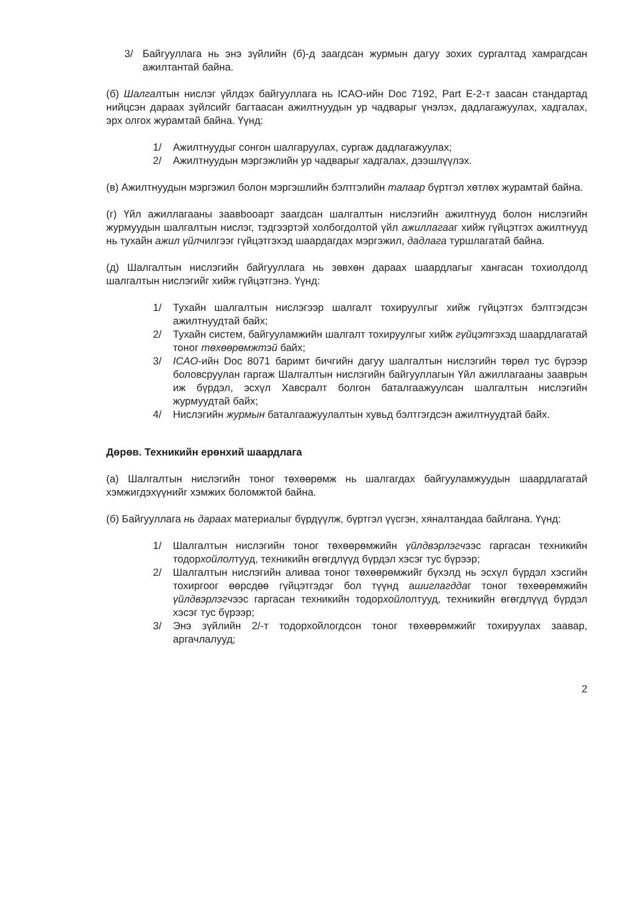3/ Байгууллага нь энэ зүйлийн (б)-д заагдсан журмын дагуу зохих сургалтад хамрагдсан ажилтантай байна.
(б) Шалгалтын нислэг үйлдэх байгууллага нь ICAO-ийн Doc 7192, Part E-2-т заасан стандартад нийцсэн дараах зүйлсийг багтаасан ажилтнуудын ур чадварыг үнэлэх, дадлагажуулах, хадгалах, эрх олгох журамтай байна. Үүнд:
1/ Ажилтнуудыг сонгон шалгаруулах, сургаж дадлагажуулах;
2/ Ажилтнуудын мэргэжлийн ур чадварыг хадгалах, дээшлүүлэх.
(в) Ажилтнуудын мэргэжил болон мэргэшлийн бэлтгэлийн талаар бүртгэл хөтлөх журамтай байна.
(г) Үйл ажиллагааны заавbooарт заагдсан шалгалтын нислэгийн ажилтнууд болон нислэгийн журмуудын шалгалтын нислэг, тэдгээртэй холбогдолтой үйл ажиллагааг хийж гүйцэтгэх ажилтнууд нь тухайн ажил үйлчилгээг гүйцэтгэхэд шаардагдах мэргэжил, дадлага туршлагатай байна.
(д) Шалгалтын нислэгийн байгууллага нь зөвхөн дараах шаардлагыг хангасан тохиолдолд шалгалтын нислэгийг хийж гүйцэтгэнэ. Үүнд:
1/ Тухайн шалгалтын нислэгээр шалгалт тохируулгыг хийж гүйцэтгэх бэлтгэгдсэн ажилтнуудтай байх;
2/ Тухайн систем, байгууламжийн шалгалт тохируулгыг хийж гүйцэтгэхэд шаардлагатай тоног төхөөрөмжтэй байх;
3/ ICAO-ийн Doc 8071 баримт бичгийн дагуу шалгалтын нислэгийн төрөл тус бүрээр боловсруулан гаргаж Шалгалтын нислэгийн байгууллагын Үйл ажиллагааны зааврын иж бүрдэл, эсхүл Хавсралт болгон баталгаажуулсан шалгалтын нислэгийн журмуудтай байх;
4/ Нислэгийн журмын баталгаажуулалтын хувьд бэлтгэгдсэн ажилтнуудтай байх.
Дөрөв. Техникийн ерөнхий шаардлага
(а) Шалгалтын нислэгийн тоног төхөөрөмж нь шалгагдах байгууламжуудын шаардлагатай хэмжигдэхүүнийг хэмжих боломжтой байна.
(б) Байгууллага нь дараах материалыг бүрдүүлж, бүртгэл үүсгэн, хяналтандаа байлгана. Үүнд:
1/ Шалгалтын нислэгийн тоног төхөөрөмжийн үйлдвэрлэгчээс гаргасан техникийн тодорхойлолтууд, техникийн өгөгдлүүд бүрдэл хэсэг тус бүрээр;
2/ Шалгалтын нислэгийн аливаа тоног төхөөрөмжийг бүхэлд нь эсхүл бүрдэл хэсгийн тохиргоог өөрсдөө гүйцэтгэдэг бол түүнд ашиглагддаг тоног төхөөрөмжийн үйлдвэрлэгчээс гаргасан техникийн тодорхойлолтууд, техникийн өгөгдлүүд бүрдэл хэсэг тус бүрээр;
3/ Энэ зүйлийн 2/-т тодорхойлогдсон тоног төхөөрөмжийг тохируулах заавар, аргачлалууд;
2